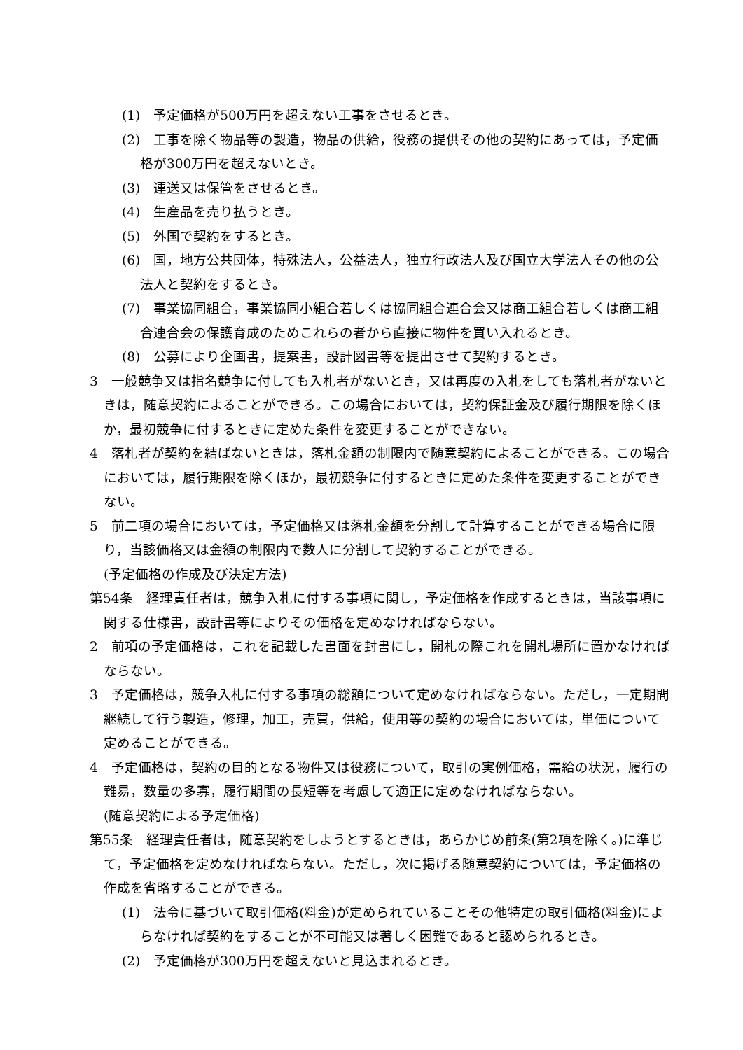(1)　予定価格が500万円を超えない工事をさせるとき。
(2)　工事を除く物品等の製造，物品の供給，役務の提供その他の契約にあっては，予定価格が300万円を超えないとき。
(3)　運送又は保管をさせるとき。
(4)　生産品を売り払うとき。
(5)　外国で契約をするとき。
(6)　国，地方公共団体，特殊法人，公益法人，独立行政法人及び国立大学法人その他の公法人と契約をするとき。
(7)　事業協同組合，事業協同小組合若しくは協同組合連合会又は商工組合若しくは商工組合連合会の保護育成のためこれらの者から直接に物件を買い入れるとき。
(8)　公募により企画書，提案書，設計図書等を提出させて契約するとき。
3　一般競争又は指名競争に付しても入札者がないとき，又は再度の入札をしても落札者がないときは，随意契約によることができる。この場合においては，契約保証金及び履行期限を除くほか，最初競争に付するときに定めた条件を変更することができない。
4　落札者が契約を結ばないときは，落札金額の制限内で随意契約によることができる。この場合においては，履行期限を除くほか，最初競争に付するときに定めた条件を変更することができない。
5　前二項の場合においては，予定価格又は落札金額を分割して計算することができる場合に限り，当該価格又は金額の制限内で数人に分割して契約することができる。
(予定価格の作成及び決定方法)
第54条　経理責任者は，競争入札に付する事項に関し，予定価格を作成するときは，当該事項に関する仕様書，設計書等によりその価格を定めなければならない。
2　前項の予定価格は，これを記載した書面を封書にし，開札の際これを開札場所に置かなければならない。
3　予定価格は，競争入札に付する事項の総額について定めなければならない。ただし，一定期間継続して行う製造，修理，加工，売買，供給，使用等の契約の場合においては，単価について定めることができる。
4　予定価格は，契約の目的となる物件又は役務について，取引の実例価格，需給の状況，履行の難易，数量の多寡，履行期間の長短等を考慮して適正に定めなければならない。
(随意契約による予定価格)
第55条　経理責任者は，随意契約をしようとするときは，あらかじめ前条(第2項を除く。)に準じて，予定価格を定めなければならない。ただし，次に掲げる随意契約については，予定価格の作成を省略することができる。
(1)　法令に基づいて取引価格(料金)が定められていることその他特定の取引価格(料金)によらなければ契約をすることが不可能又は著しく困難であると認められるとき。
(2)　予定価格が300万円を超えないと見込まれるとき。